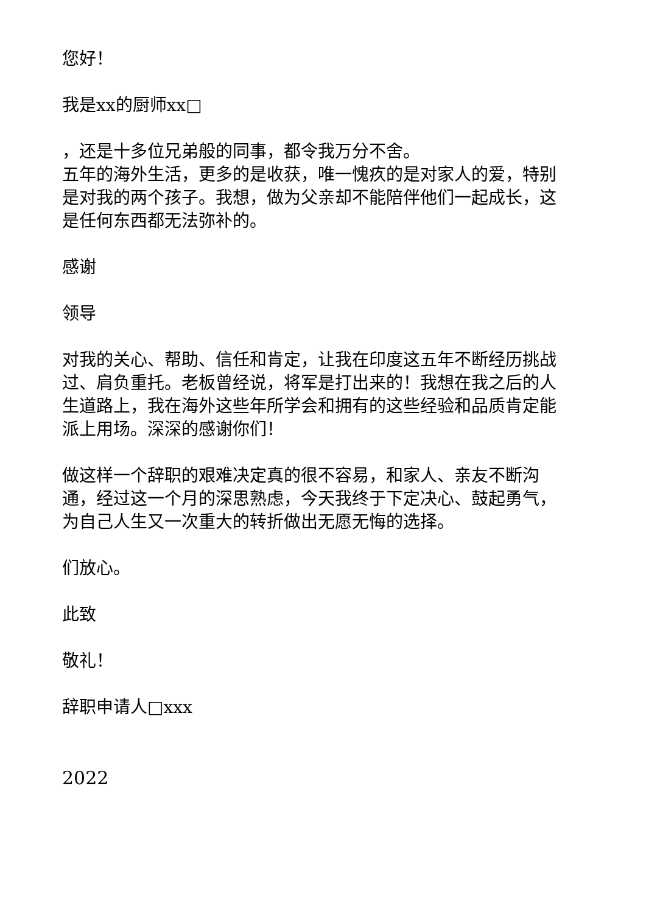您好！
我是xx的厨师xx□
，还是十多位兄弟般的同事，都令我万分不舍。
五年的海外生活，更多的是收获，唯一愧疚的是对家人的爱，特别是对我的两个孩子。我想，做为父亲却不能陪伴他们一起成长，这是任何东西都无法弥补的。
感谢
领导
对我的关心、帮助、信任和肯定，让我在印度这五年不断经历挑战过、肩负重托。老板曾经说，将军是打出来的！我想在我之后的人生道路上，我在海外这些年所学会和拥有的这些经验和品质肯定能派上用场。深深的感谢你们！
做这样一个辞职的艰难决定真的很不容易，和家人、亲友不断沟通，经过这一个月的深思熟虑，今天我终于下定决心、鼓起勇气，为自己人生又一次重大的转折做出无愿无悔的选择。
们放心。
此致
敬礼！
辞职申请人□xxx
2022